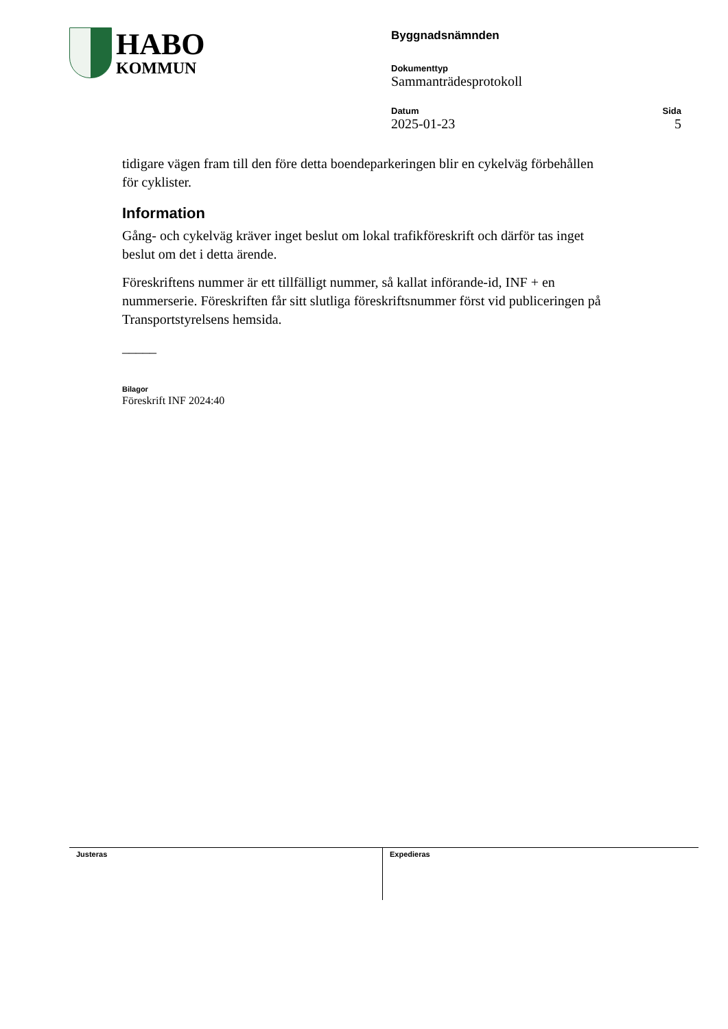HABO
KOMMUN
Byggnadsnämnden
Dokumenttyp
Sammanträdesprotokoll
Datum
2025-01-23
Sida
5
tidigare vägen fram till den före detta boendeparkeringen blir en cykelväg förbehållen för cyklister.
Information
Gång- och cykelväg kräver inget beslut om lokal trafikföreskrift och därför tas inget beslut om det i detta ärende.
Föreskriftens nummer är ett tillfälligt nummer, så kallat införande-id, INF + en nummerserie. Föreskriften får sitt slutliga föreskriftsnummer först vid publiceringen på Transportstyrelsens hemsida.
_____
Bilagor
Föreskrift INF 2024:40
Justeras Expedieras